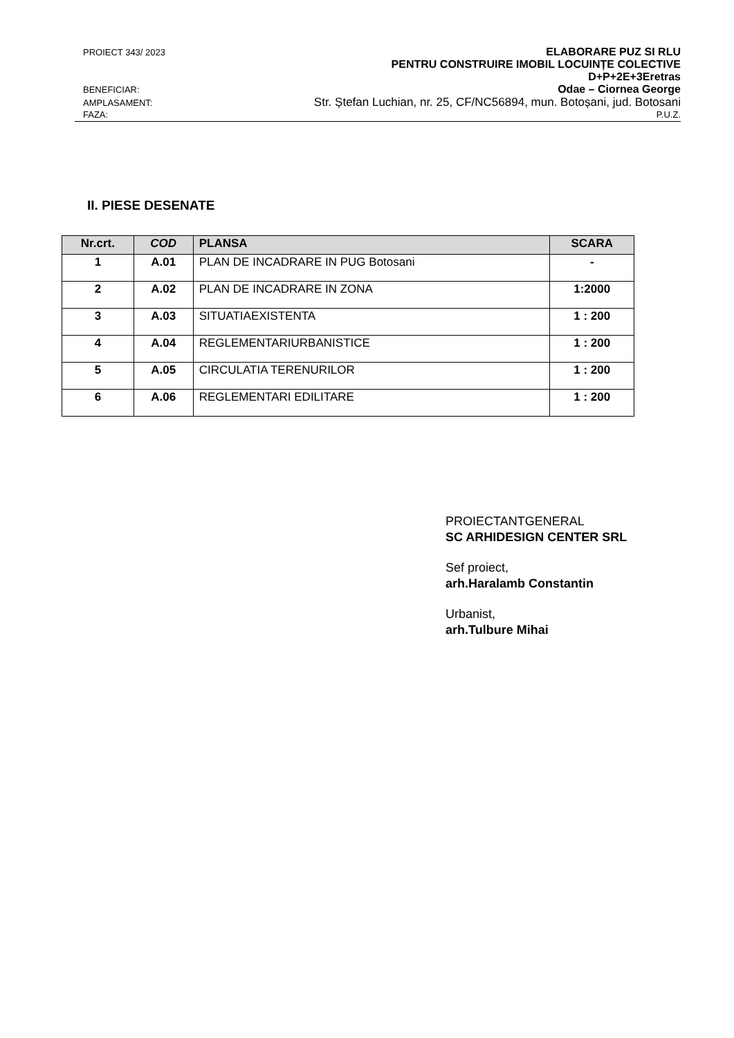PROIECT 343/ 2023 ELABORARE PUZ SI RLU
PENTRU CONSTRUIRE IMOBIL LOCUINȚE COLECTIVE
D+P+2E+3Eretras
BENEFICIAR: Odae – Ciornea George
AMPLASAMENT: Str. Ștefan Luchian, nr. 25, CF/NC56894, mun. Botoșani, jud. Botosani
FAZA: P.U.Z.
II. PIESE DESENATE
| Nr.crt. | COD | PLANSA | SCARA |
| --- | --- | --- | --- |
| 1 | A.01 | PLAN DE INCADRARE IN PUG Botosani | - |
| 2 | A.02 | PLAN DE INCADRARE IN ZONA | 1:2000 |
| 3 | A.03 | SITUATIAEXISTENTA | 1 : 200 |
| 4 | A.04 | REGLEMENTARIURBANISTICE | 1 : 200 |
| 5 | A.05 | CIRCULATIA TERENURILOR | 1 : 200 |
| 6 | A.06 | REGLEMENTARI EDILITARE | 1 : 200 |
PROIECTANTGENERAL
SC ARHIDESIGN CENTER SRL
Sef proiect,
arh.Haralamb Constantin
Urbanist,
arh.Tulbure Mihai